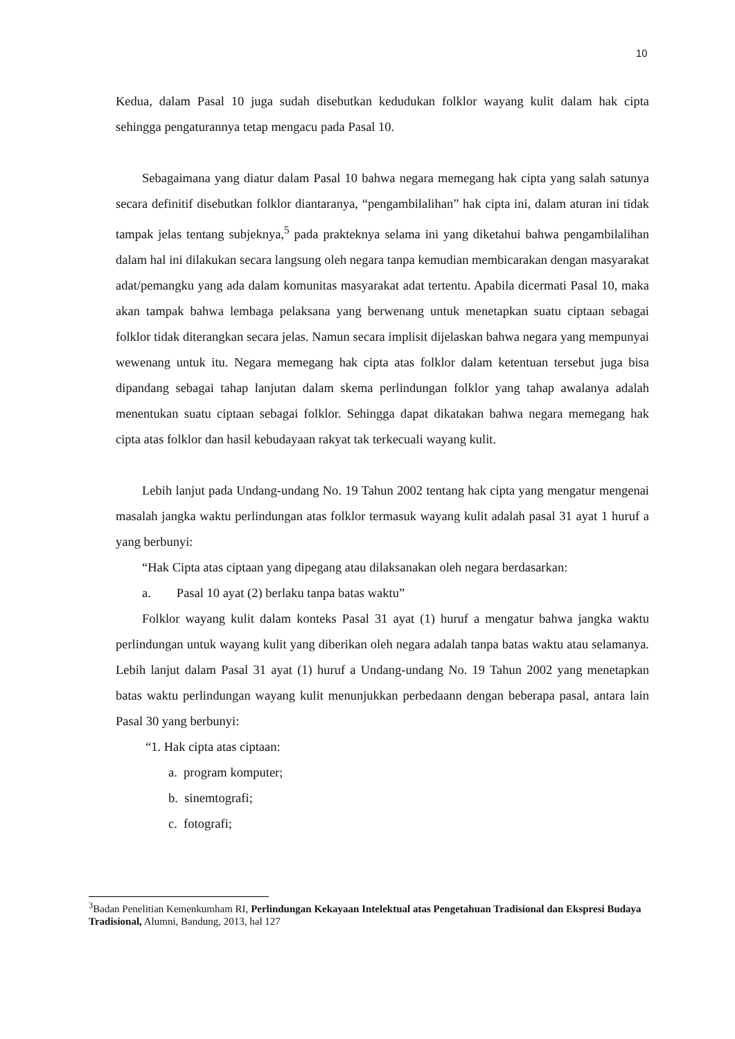10
Kedua, dalam Pasal 10 juga sudah disebutkan kedudukan folklor wayang kulit dalam hak cipta sehingga pengaturannya tetap mengacu pada Pasal 10.
Sebagaimana yang diatur dalam Pasal 10 bahwa negara memegang hak cipta yang salah satunya secara definitif disebutkan folklor diantaranya, “pengambilalihan” hak cipta ini, dalam aturan ini tidak tampak jelas tentang subjeknya,<sup>5</sup> pada prakteknya selama ini yang diketahui bahwa pengambilalihan dalam hal ini dilakukan secara langsung oleh negara tanpa kemudian membicarakan dengan masyarakat adat/pemangku yang ada dalam komunitas masyarakat adat tertentu. Apabila dicermati Pasal 10, maka akan tampak bahwa lembaga pelaksana yang berwenang untuk menetapkan suatu ciptaan sebagai folklor tidak diterangkan secara jelas. Namun secara implisit dijelaskan bahwa negara yang mempunyai wewenang untuk itu. Negara memegang hak cipta atas folklor dalam ketentuan tersebut juga bisa dipandang sebagai tahap lanjutan dalam skema perlindungan folklor yang tahap awalanya adalah menentukan suatu ciptaan sebagai folklor. Sehingga dapat dikatakan bahwa negara memegang hak cipta atas folklor dan hasil kebudayaan rakyat tak terkecuali wayang kulit.
Lebih lanjut pada Undang-undang No. 19 Tahun 2002 tentang hak cipta yang mengatur mengenai masalah jangka waktu perlindungan atas folklor termasuk wayang kulit adalah pasal 31 ayat 1 huruf a yang berbunyi:
“Hak Cipta atas ciptaan yang dipegang atau dilaksanakan oleh negara berdasarkan:
a. Pasal 10 ayat (2) berlaku tanpa batas waktu”
Folklor wayang kulit dalam konteks Pasal 31 ayat (1) huruf a mengatur bahwa jangka waktu perlindungan untuk wayang kulit yang diberikan oleh negara adalah tanpa batas waktu atau selamanya. Lebih lanjut dalam Pasal 31 ayat (1) huruf a Undang-undang No. 19 Tahun 2002 yang menetapkan batas waktu perlindungan wayang kulit menunjukkan perbedaann dengan beberapa pasal, antara lain Pasal 30 yang berbunyi:
“1. Hak cipta atas ciptaan:
a. program komputer;
b. sinemtografi;
c. fotografi;
<sup>3</sup> Badan Penelitian Kemenkumham RI, Perlindungan Kekayaan Intelektual atas Pengetahuan Tradisional dan Ekspresi Budaya Tradisional, Alumni, Bandung, 2013, hal 127